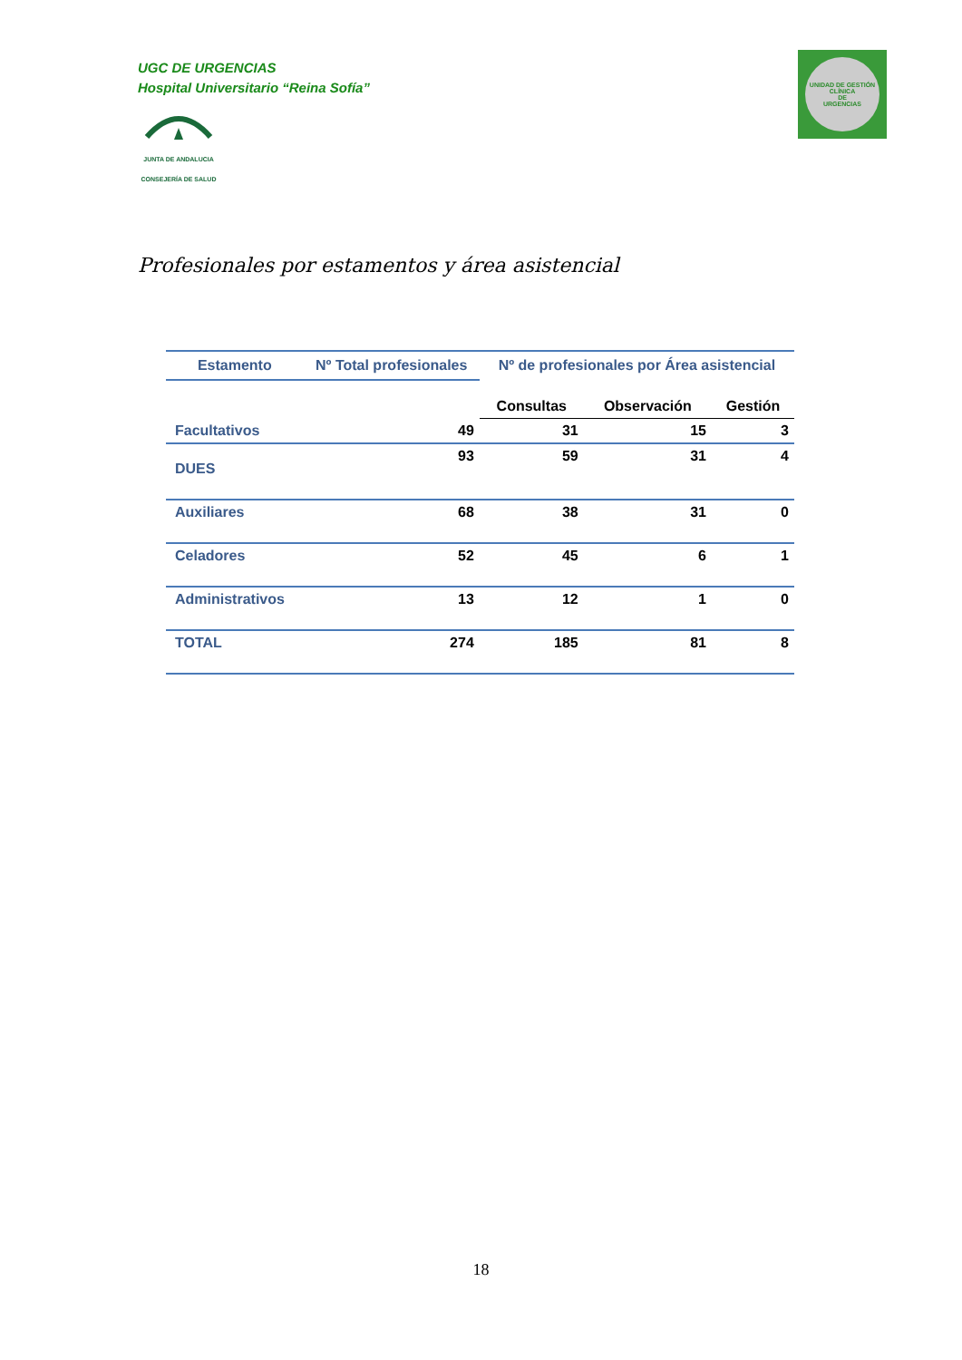UGC DE URGENCIAS
Hospital Universitario “Reina Sofía”
JUNTA DE ANDALUCIA
CONSEJERÍA DE SALUD
UNIDAD DE GESTIÓN CLÍNICA
DE
URGENCIAS
Profesionales por estamentos y área asistencial
| Estamento | Nº Total profesionales | Nº de profesionales por Área asistencial | | |
| --- | --- | --- | --- | --- |
| | | Consultas | Observación | Gestión |
| Facultativos | 49 | 31 | 15 | 3 |
| DUES | 93 | 59 | 31 | 4 |
| Auxiliares | 68 | 38 | 31 | 0 |
| Celadores | 52 | 45 | 6 | 1 |
| Administrativos | 13 | 12 | 1 | 0 |
| TOTAL | 274 | 185 | 81 | 8 |
18